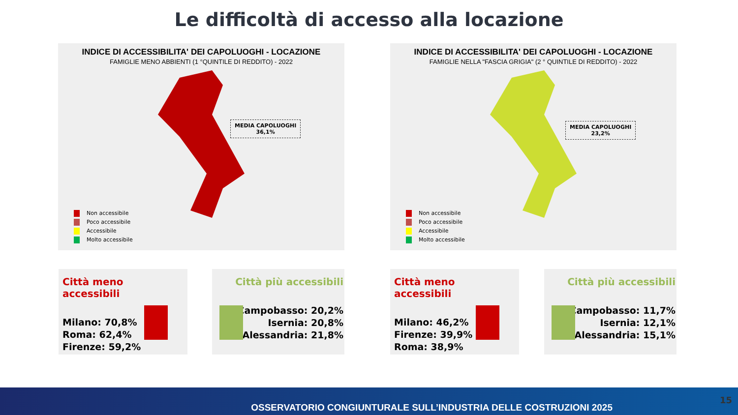Le difficoltà di accesso alla locazione
INDICE DI ACCESSIBILITA' DEI CAPOLUOGHI - LOCAZIONE
FAMIGLIE MENO ABBIENTI (1 °QUINTILE DI REDDITO) - 2022
MEDIA CAPOLUOGHI
36,1%
Non accessibile
Poco accessibile
Accessibile
Molto accessibile
INDICE DI ACCESSIBILITA' DEI CAPOLUOGHI - LOCAZIONE
FAMIGLIE NELLA "FASCIA GRIGIA" (2 ° QUINTILE DI REDDITO) - 2022
MEDIA CAPOLUOGHI
23,2%
Non accessibile
Poco accessibile
Accessibile
Molto accessibile
Città meno accessibili
Milano: 70,8%
Roma: 62,4%
Firenze: 59,2%
Città più accessibili
Campobasso: 20,2%
Isernia: 20,8%
Alessandria: 21,8%
Città meno accessibili
Milano: 46,2%
Firenze: 39,9%
Roma: 38,9%
Città più accessibili
Campobasso: 11,7%
Isernia: 12,1%
Alessandria: 15,1%
OSSERVATORIO CONGIUNTURALE SULL’INDUSTRIA DELLE COSTRUZIONI 2025
15